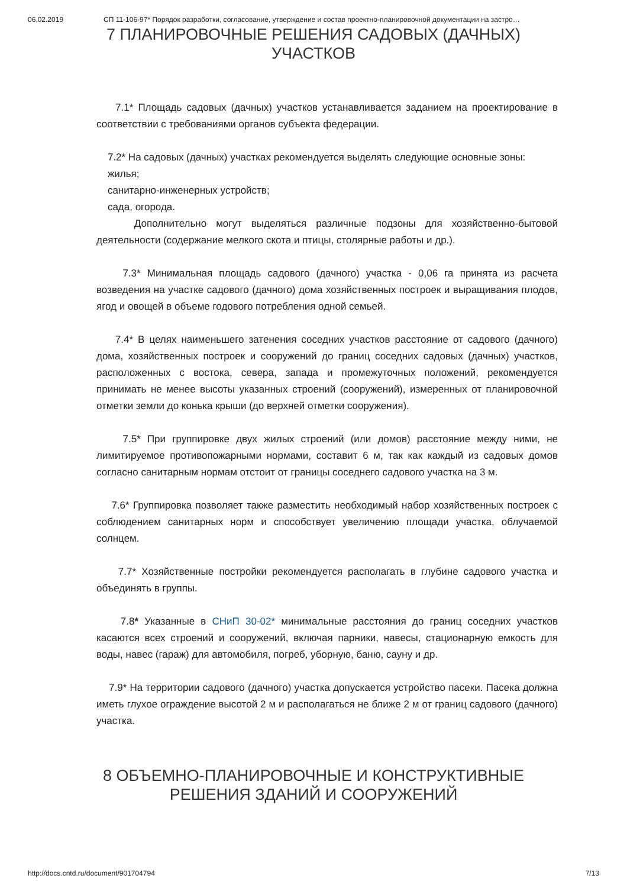06.02.2019 СП 11-106-97* Порядок разработки, согласование, утверждение и состав проектно-планировочной документации на застро…
7 ПЛАНИРОВОЧНЫЕ РЕШЕНИЯ САДОВЫХ (ДАЧНЫХ) УЧАСТКОВ
7.1* Площадь садовых (дачных) участков устанавливается заданием на проектирование в соответствии с требованиями органов субъекта федерации.
7.2* На садовых (дачных) участках рекомендуется выделять следующие основные зоны:
жилья;
санитарно-инженерных устройств;
сада, огорода.
Дополнительно могут выделяться различные подзоны для хозяйственно-бытовой деятельности (содержание мелкого скота и птицы, столярные работы и др.).
7.3* Минимальная площадь садового (дачного) участка - 0,06 га принята из расчета возведения на участке садового (дачного) дома хозяйственных построек и выращивания плодов, ягод и овощей в объеме годового потребления одной семьей.
7.4* В целях наименьшего затенения соседних участков расстояние от садового (дачного) дома, хозяйственных построек и сооружений до границ соседних садовых (дачных) участков, расположенных с востока, севера, запада и промежуточных положений, рекомендуется принимать не менее высоты указанных строений (сооружений), измеренных от планировочной отметки земли до конька крыши (до верхней отметки сооружения).
7.5* При группировке двух жилых строений (или домов) расстояние между ними, не лимитируемое противопожарными нормами, составит 6 м, так как каждый из садовых домов согласно санитарным нормам отстоит от границы соседнего садового участка на 3 м.
7.6* Группировка позволяет также разместить необходимый набор хозяйственных построек с соблюдением санитарных норм и способствует увеличению площади участка, облучаемой солнцем.
7.7* Хозяйственные постройки рекомендуется располагать в глубине садового участка и объединять в группы.
7.8* Указанные в СНиП 30-02* минимальные расстояния до границ соседних участков касаются всех строений и сооружений, включая парники, навесы, стационарную емкость для воды, навес (гараж) для автомобиля, погреб, уборную, баню, сауну и др.
7.9* На территории садового (дачного) участка допускается устройство пасеки. Пасека должна иметь глухое ограждение высотой 2 м и располагаться не ближе 2 м от границ садового (дачного) участка.
8 ОБЪЕМНО-ПЛАНИРОВОЧНЫЕ И КОНСТРУКТИВНЫЕ РЕШЕНИЯ ЗДАНИЙ И СООРУЖЕНИЙ
http://docs.cntd.ru/document/901704794 7/13